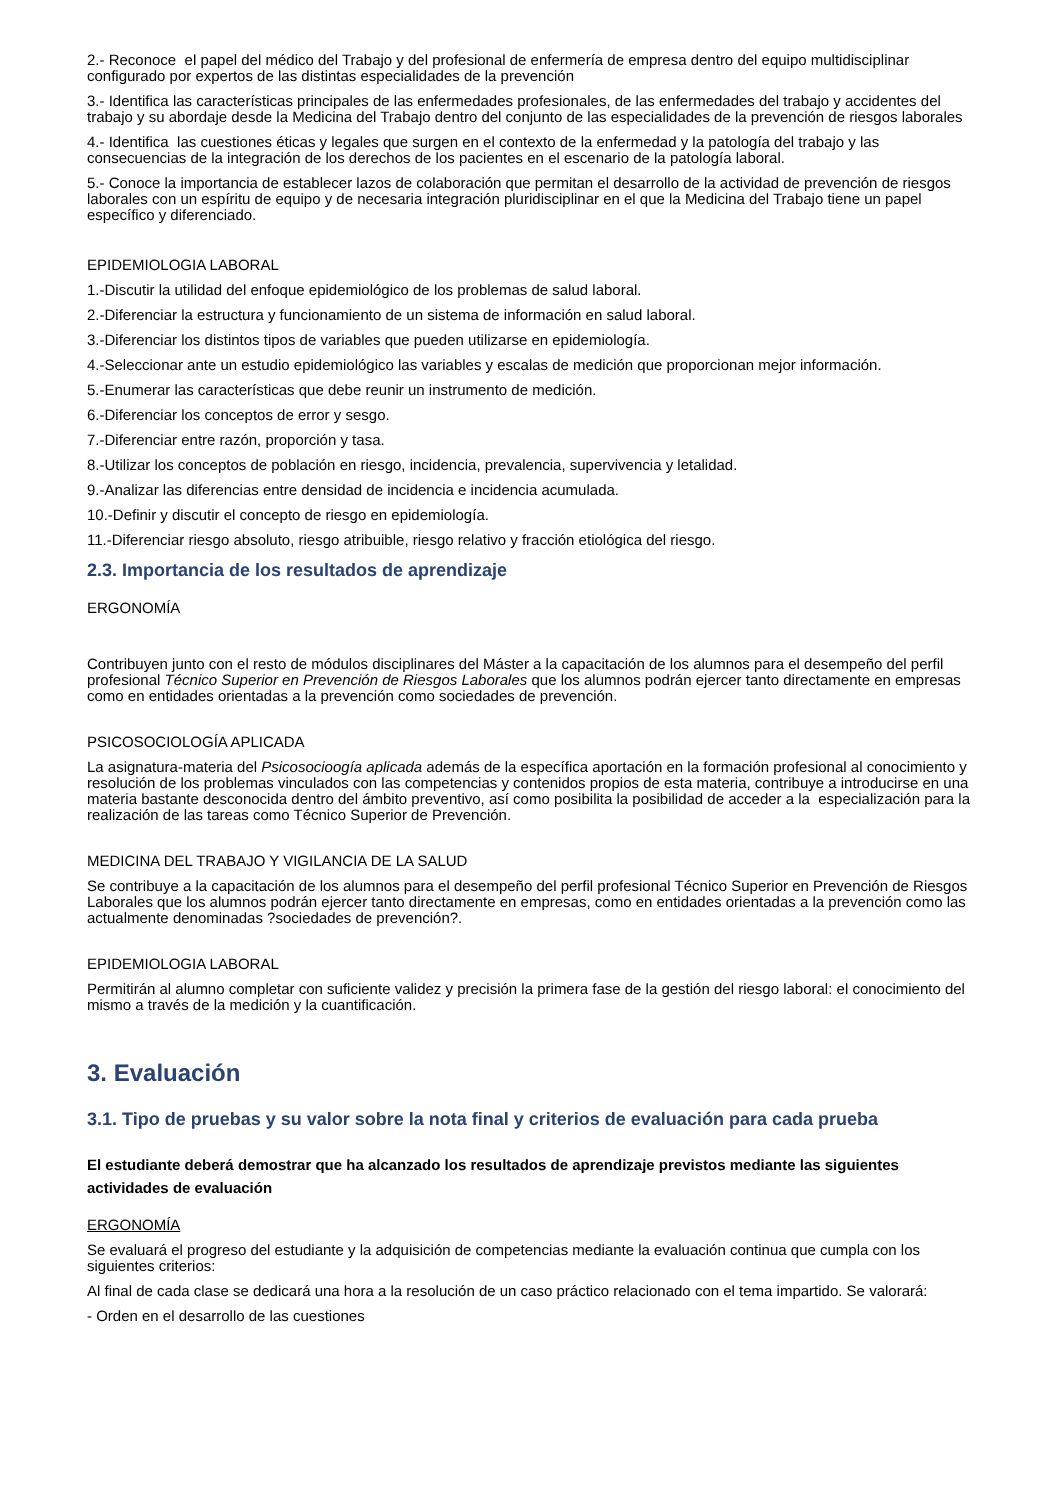2.- Reconoce el papel del médico del Trabajo y del profesional de enfermería de empresa dentro del equipo multidisciplinar configurado por expertos de las distintas especialidades de la prevención
3.- Identifica las características principales de las enfermedades profesionales, de las enfermedades del trabajo y accidentes del trabajo y su abordaje desde la Medicina del Trabajo dentro del conjunto de las especialidades de la prevención de riesgos laborales
4.- Identifica las cuestiones éticas y legales que surgen en el contexto de la enfermedad y la patología del trabajo y las consecuencias de la integración de los derechos de los pacientes en el escenario de la patología laboral.
5.- Conoce la importancia de establecer lazos de colaboración que permitan el desarrollo de la actividad de prevención de riesgos laborales con un espíritu de equipo y de necesaria integración pluridisciplinar en el que la Medicina del Trabajo tiene un papel específico y diferenciado.
EPIDEMIOLOGIA LABORAL
1.-Discutir la utilidad del enfoque epidemiológico de los problemas de salud laboral.
2.-Diferenciar la estructura y funcionamiento de un sistema de información en salud laboral.
3.-Diferenciar los distintos tipos de variables que pueden utilizarse en epidemiología.
4.-Seleccionar ante un estudio epidemiológico las variables y escalas de medición que proporcionan mejor información.
5.-Enumerar las características que debe reunir un instrumento de medición.
6.-Diferenciar los conceptos de error y sesgo.
7.-Diferenciar entre razón, proporción y tasa.
8.-Utilizar los conceptos de población en riesgo, incidencia, prevalencia, supervivencia y letalidad.
9.-Analizar las diferencias entre densidad de incidencia e incidencia acumulada.
10.-Definir y discutir el concepto de riesgo en epidemiología.
11.-Diferenciar riesgo absoluto, riesgo atribuible, riesgo relativo y fracción etiológica del riesgo.
2.3. Importancia de los resultados de aprendizaje
ERGONOMÍA
Contribuyen junto con el resto de módulos disciplinares del Máster a la capacitación de los alumnos para el desempeño del perfil profesional Técnico Superior en Prevención de Riesgos Laborales que los alumnos podrán ejercer tanto directamente en empresas como en entidades orientadas a la prevención como sociedades de prevención.
PSICOSOCIOLOGÍA APLICADA
La asignatura-materia del Psicosocioogía aplicada además de la específica aportación en la formación profesional al conocimiento y resolución de los problemas vinculados con las competencias y contenidos propios de esta materia, contribuye a introducirse en una materia bastante desconocida dentro del ámbito preventivo, así como posibilita la posibilidad de acceder a la especialización para la realización de las tareas como Técnico Superior de Prevención.
MEDICINA DEL TRABAJO Y VIGILANCIA DE LA SALUD
Se contribuye a la capacitación de los alumnos para el desempeño del perfil profesional Técnico Superior en Prevención de Riesgos Laborales que los alumnos podrán ejercer tanto directamente en empresas, como en entidades orientadas a la prevención como las actualmente denominadas ?sociedades de prevención?.
EPIDEMIOLOGIA LABORAL
Permitirán al alumno completar con suficiente validez y precisión la primera fase de la gestión del riesgo laboral: el conocimiento del mismo a través de la medición y la cuantificación.
3. Evaluación
3.1. Tipo de pruebas y su valor sobre la nota final y criterios de evaluación para cada prueba
El estudiante deberá demostrar que ha alcanzado los resultados de aprendizaje previstos mediante las siguientes actividades de evaluación
ERGONOMÍA
Se evaluará el progreso del estudiante y la adquisición de competencias mediante la evaluación continua que cumpla con los siguientes criterios:
Al final de cada clase se dedicará una hora a la resolución de un caso práctico relacionado con el tema impartido. Se valorará:
- Orden en el desarrollo de las cuestiones